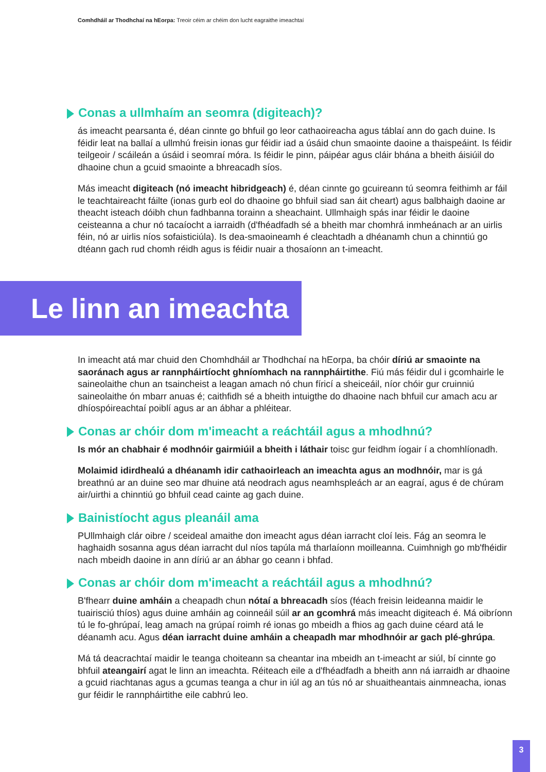Comhdháil ar Thodhchaí na hEorpa: Treoir céim ar chéim don lucht eagraithe imeachtaí
Conas a ullmhaím an seomra (digiteach)?
ás imeacht pearsanta é, déan cinnte go bhfuil go leor cathaoireacha agus táblaí ann do gach duine. Is féidir leat na ballaí a ullmhú freisin ionas gur féidir iad a úsáid chun smaointe daoine a thaispeáint. Is féidir teilgeoir / scáileán a úsáid i seomraí móra. Is féidir le pinn, páipéar agus cláir bhána a bheith áisiúil do dhaoine chun a gcuid smaointe a bhreacadh síos.
Más imeacht digiteach (nó imeacht hibridgeach) é, déan cinnte go gcuireann tú seomra feithimh ar fáil le teachtaireacht fáilte (ionas gurb eol do dhaoine go bhfuil siad san áit cheart) agus balbhaigh daoine ar theacht isteach dóibh chun fadhbanna torainn a sheachaint. Ullmhaigh spás inar féidir le daoine ceisteanna a chur nó tacaíocht a iarraidh (d'fhéadfadh sé a bheith mar chomhrá inmheánach ar an uirlis féin, nó ar uirlis níos sofaisticiúla). Is dea-smaoineamh é cleachtadh a dhéanamh chun a chinntiú go dtéann gach rud chomh réidh agus is féidir nuair a thosaíonn an t-imeacht.
Le linn an imeachta
In imeacht atá mar chuid den Chomhdháil ar Thodhchaí na hEorpa, ba chóir díriú ar smaointe na saoránach agus ar rannpháirtíocht ghníomhach na rannpháirtithe. Fiú más féidir dul i gcomhairle le saineolaithe chun an tsaincheist a leagan amach nó chun fíricí a sheiceáil, níor chóir gur cruinniú saineolaithe ón mbarr anuas é; caithfidh sé a bheith intuigthe do dhaoine nach bhfuil cur amach acu ar dhíospóireachtaí poiblí agus ar an ábhar a phléitear.
Conas ar chóir dom m'imeacht a reáchtáil agus a mhodhnú?
Is mór an chabhair é modhnóir gairmiúil a bheith i láthair toisc gur feidhm íogair í a chomhlíonadh.
Molaimid idirdhealú a dhéanamh idir cathaoirleach an imeachta agus an modhnóir, mar is gá breathnú ar an duine seo mar dhuine atá neodrach agus neamhspleách ar an eagraí, agus é de chúram air/uirthi a chinntiú go bhfuil cead cainte ag gach duine.
Bainistíocht agus pleanáil ama
PUllmhaigh clár oibre / sceideal amaithe don imeacht agus déan iarracht cloí leis. Fág an seomra le haghaidh sosanna agus déan iarracht dul níos tapúla má tharlaíonn moilleanna. Cuimhnigh go mb'fhéidir nach mbeidh daoine in ann díriú ar an ábhar go ceann i bhfad.
Conas ar chóir dom m'imeacht a reáchtáil agus a mhodhnú?
B'fhearr duine amháin a cheapadh chun nótaí a bhreacadh síos (féach freisin leideanna maidir le tuairisciú thíos) agus duine amháin ag coinneáil súil ar an gcomhrá más imeacht digiteach é. Má oibríonn tú le fo-ghrúpaí, leag amach na grúpaí roimh ré ionas go mbeidh a fhios ag gach duine céard atá le déanamh acu. Agus déan iarracht duine amháin a cheapadh mar mhodhnóir ar gach plé-ghrúpa.
Má tá deacrachtaí maidir le teanga choiteann sa cheantar ina mbeidh an t-imeacht ar siúl, bí cinnte go bhfuil ateangairí agat le linn an imeachta. Réiteach eile a d'fhéadfadh a bheith ann ná iarraidh ar dhaoine a gcuid riachtanas agus a gcumas teanga a chur in iúl ag an tús nó ar shuaitheantais ainmneacha, ionas gur féidir le rannpháirtithe eile cabhrú leo.
3